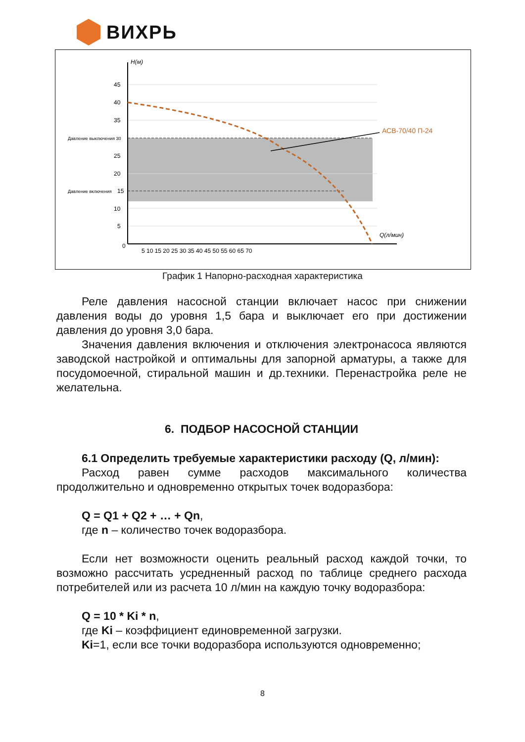ВИХРЬ
АСВ-70/40 П-24
H(м)
Q(л/мин)
Давление выключения 30
Давление включения
45
40
35
25
20
15
10
5
0
5 10 15 20 25 30 35 40 45 50 55 60 65 70
График 1 Напорно-расходная характеристика
Реле давления насосной станции включает насос при снижении давления воды до уровня 1,5 бара и выключает его при достижении давления до уровня 3,0 бара.
Значения давления включения и отключения электронасоса являются заводской настройкой и оптимальны для запорной арматуры, а также для посудомоечной, стиральной машин и др.техники. Перенастройка реле не желательна.
6. ПОДБОР НАСОСНОЙ СТАНЦИИ
6.1 Определить требуемые характеристики расходу (Q, л/мин):
Расход равен сумме расходов максимального количества продолжительно и одновременно открытых точек водоразбора:
Q = Q1 + Q2 + … + Qn,
где n – количество точек водоразбора.
Если нет возможности оценить реальный расход каждой точки, то возможно рассчитать усредненный расход по таблице среднего расхода потребителей или из расчета 10 л/мин на каждую точку водоразбора:
Q = 10 * Ki * n,
где Ki – коэффициент единовременной загрузки.
Ki=1, если все точки водоразбора используются одновременно;
8